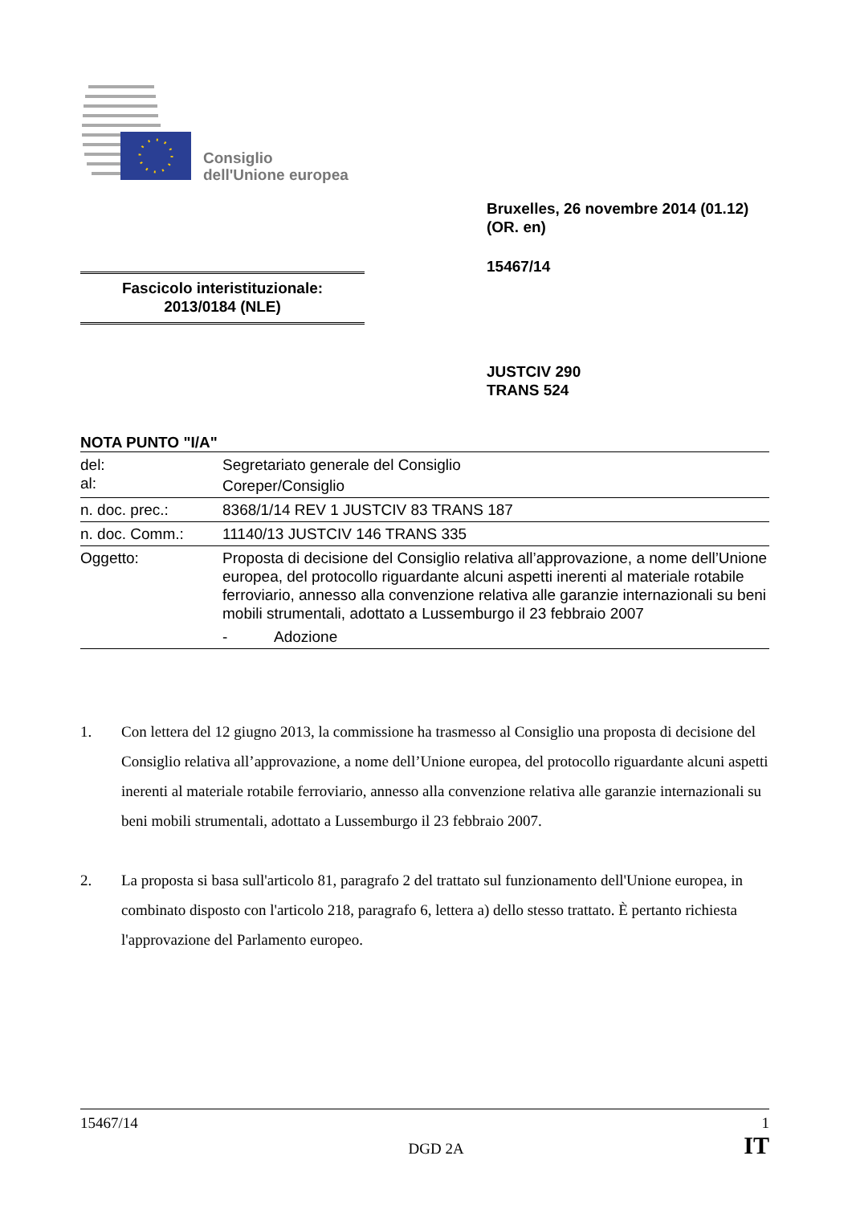Consiglio
dell'Unione europea
Bruxelles, 26 novembre 2014 (01.12)
(OR. en)
15467/14
Fascicolo interistituzionale:
2013/0184 (NLE)
JUSTCIV 290
TRANS 524
NOTA PUNTO "I/A"
| del: | Segretariato generale del Consiglio |
| al: | Coreper/Consiglio |
| n. doc. prec.: | 8368/1/14 REV 1 JUSTCIV 83 TRANS 187 |
| n. doc. Comm.: | 11140/13 JUSTCIV 146 TRANS 335 |
| Oggetto: | Proposta di decisione del Consiglio relativa all’approvazione, a nome dell’Unione europea, del protocollo riguardante alcuni aspetti inerenti al materiale rotabile ferroviario, annesso alla convenzione relativa alle garanzie internazionali su beni mobili strumentali, adottato a Lussemburgo il 23 febbraio 2007 - Adozione |
1. Con lettera del 12 giugno 2013, la commissione ha trasmesso al Consiglio una proposta di decisione del Consiglio relativa all’approvazione, a nome dell’Unione europea, del protocollo riguardante alcuni aspetti inerenti al materiale rotabile ferroviario, annesso alla convenzione relativa alle garanzie internazionali su beni mobili strumentali, adottato a Lussemburgo il 23 febbraio 2007.
2. La proposta si basa sull'articolo 81, paragrafo 2 del trattato sul funzionamento dell'Unione europea, in combinato disposto con l'articolo 218, paragrafo 6, lettera a) dello stesso trattato. È pertanto richiesta l'approvazione del Parlamento europeo.
15467/14 1
DGD 2A IT